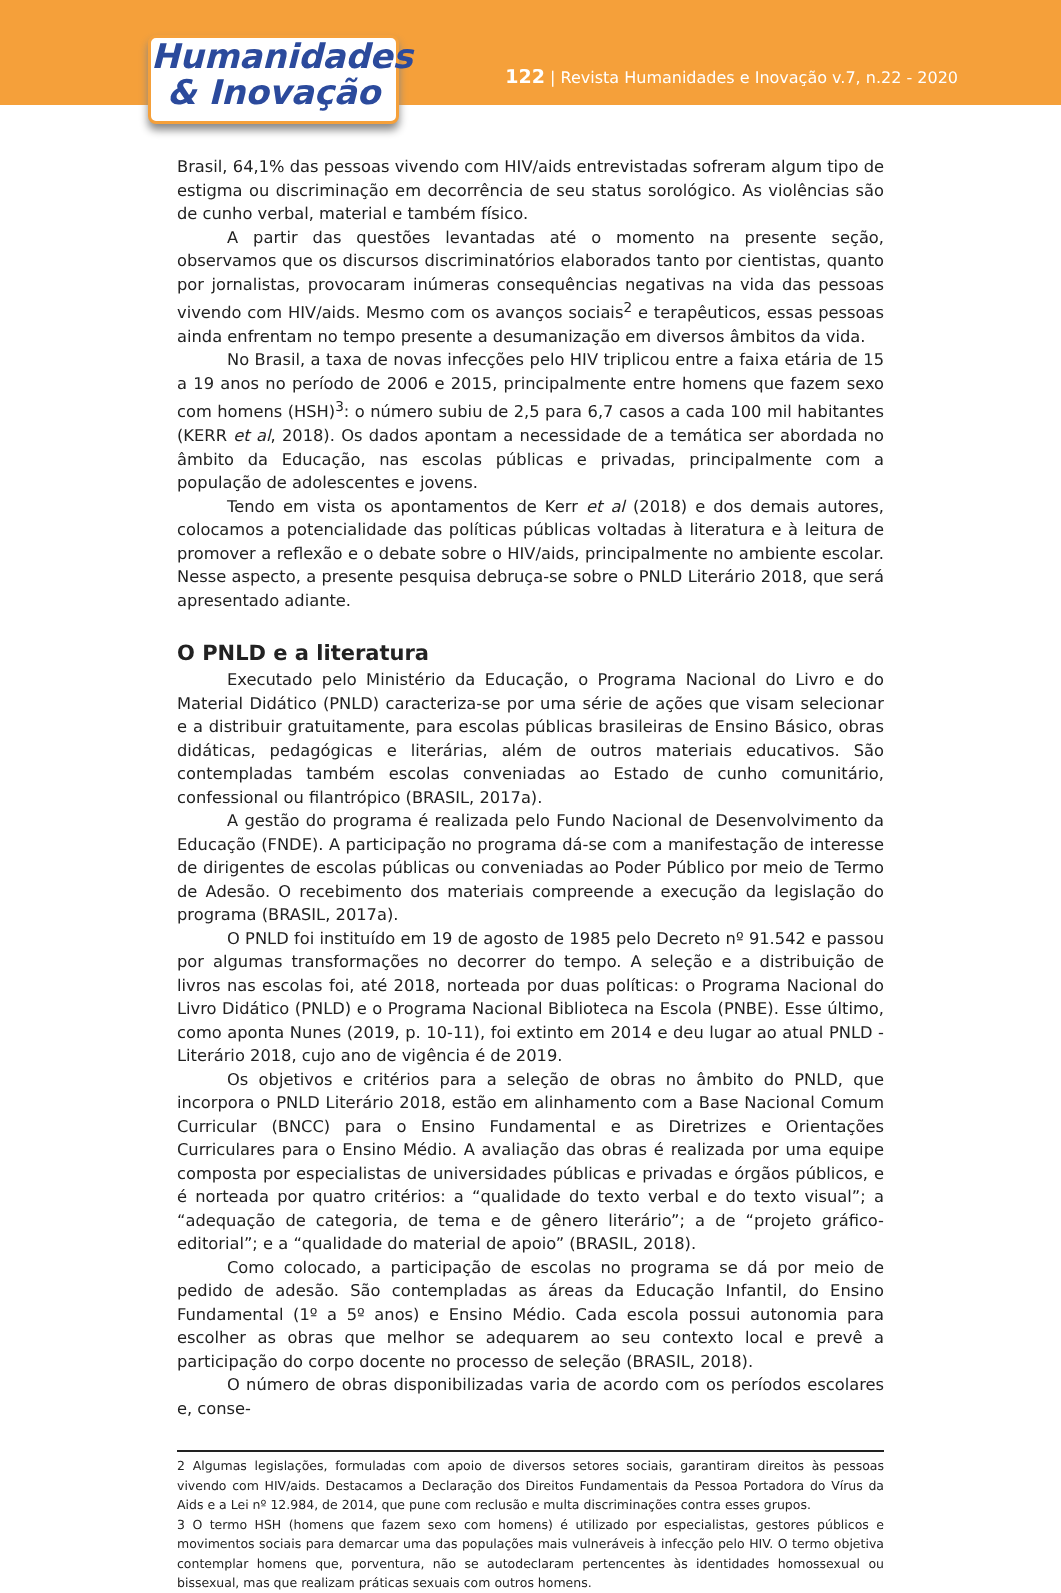Humanidades
& Inovação
122 | Revista Humanidades e Inovação v.7, n.22 - 2020
Brasil, 64,1% das pessoas vivendo com HIV/aids entrevistadas sofreram algum tipo de estigma ou discriminação em decorrência de seu status sorológico. As violências são de cunho verbal, material e também físico.
A partir das questões levantadas até o momento na presente seção, observamos que os discursos discriminatórios elaborados tanto por cientistas, quanto por jornalistas, provocaram inúmeras consequências negativas na vida das pessoas vivendo com HIV/aids. Mesmo com os avanços sociais<sup>2</sup> e terapêuticos, essas pessoas ainda enfrentam no tempo presente a desumanização em diversos âmbitos da vida.
No Brasil, a taxa de novas infecções pelo HIV triplicou entre a faixa etária de 15 a 19 anos no período de 2006 e 2015, principalmente entre homens que fazem sexo com homens (HSH)<sup>3</sup>: o número subiu de 2,5 para 6,7 casos a cada 100 mil habitantes (KERR et al, 2018). Os dados apontam a necessidade de a temática ser abordada no âmbito da Educação, nas escolas públicas e privadas, principalmente com a população de adolescentes e jovens.
Tendo em vista os apontamentos de Kerr et al (2018) e dos demais autores, colocamos a potencialidade das políticas públicas voltadas à literatura e à leitura de promover a reflexão e o debate sobre o HIV/aids, principalmente no ambiente escolar. Nesse aspecto, a presente pesquisa debruça-se sobre o PNLD Literário 2018, que será apresentado adiante.
O PNLD e a literatura
Executado pelo Ministério da Educação, o Programa Nacional do Livro e do Material Didático (PNLD) caracteriza-se por uma série de ações que visam selecionar e a distribuir gratuitamente, para escolas públicas brasileiras de Ensino Básico, obras didáticas, pedagógicas e literárias, além de outros materiais educativos. São contempladas também escolas conveniadas ao Estado de cunho comunitário, confessional ou filantrópico (BRASIL, 2017a).
A gestão do programa é realizada pelo Fundo Nacional de Desenvolvimento da Educação (FNDE). A participação no programa dá-se com a manifestação de interesse de dirigentes de escolas públicas ou conveniadas ao Poder Público por meio de Termo de Adesão. O recebimento dos materiais compreende a execução da legislação do programa (BRASIL, 2017a).
O PNLD foi instituído em 19 de agosto de 1985 pelo Decreto nº 91.542 e passou por algumas transformações no decorrer do tempo. A seleção e a distribuição de livros nas escolas foi, até 2018, norteada por duas políticas: o Programa Nacional do Livro Didático (PNLD) e o Programa Nacional Biblioteca na Escola (PNBE). Esse último, como aponta Nunes (2019, p. 10-11), foi extinto em 2014 e deu lugar ao atual PNLD - Literário 2018, cujo ano de vigência é de 2019.
Os objetivos e critérios para a seleção de obras no âmbito do PNLD, que incorpora o PNLD Literário 2018, estão em alinhamento com a Base Nacional Comum Curricular (BNCC) para o Ensino Fundamental e as Diretrizes e Orientações Curriculares para o Ensino Médio. A avaliação das obras é realizada por uma equipe composta por especialistas de universidades públicas e privadas e órgãos públicos, e é norteada por quatro critérios: a “qualidade do texto verbal e do texto visual”; a “adequação de categoria, de tema e de gênero literário”; a de “projeto gráfico-editorial”; e a “qualidade do material de apoio” (BRASIL, 2018).
Como colocado, a participação de escolas no programa se dá por meio de pedido de adesão. São contempladas as áreas da Educação Infantil, do Ensino Fundamental (1º a 5º anos) e Ensino Médio. Cada escola possui autonomia para escolher as obras que melhor se adequarem ao seu contexto local e prevê a participação do corpo docente no processo de seleção (BRASIL, 2018).
O número de obras disponibilizadas varia de acordo com os períodos escolares e, conse-
2 Algumas legislações, formuladas com apoio de diversos setores sociais, garantiram direitos às pessoas vivendo com HIV/aids. Destacamos a Declaração dos Direitos Fundamentais da Pessoa Portadora do Vírus da Aids e a Lei nº 12.984, de 2014, que pune com reclusão e multa discriminações contra esses grupos.
3 O termo HSH (homens que fazem sexo com homens) é utilizado por especialistas, gestores públicos e movimentos sociais para demarcar uma das populações mais vulneráveis à infecção pelo HIV. O termo objetiva contemplar homens que, porventura, não se autodeclaram pertencentes às identidades homossexual ou bissexual, mas que realizam práticas sexuais com outros homens.